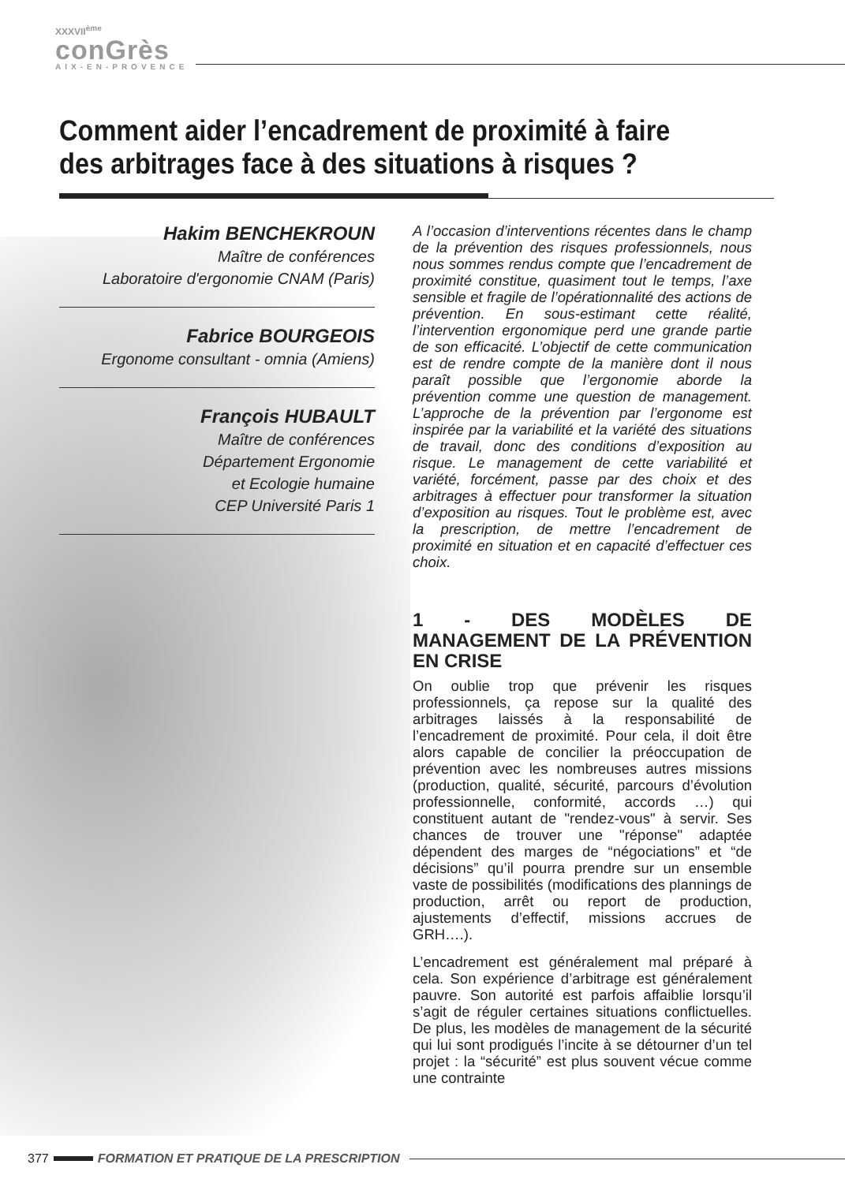XXXVII<sup>ème</sup>
conGrès
AIX-EN-PROVENCE
Comment aider l’encadrement de proximité à faire des arbitrages face à des situations à risques ?
Hakim BENCHEKROUN
Maître de conférences
Laboratoire d'ergonomie CNAM (Paris)
Fabrice BOURGEOIS
Ergonome consultant - omnia (Amiens)
François HUBAULT
Maître de conférences
Département Ergonomie
et Ecologie humaine
CEP Université Paris 1
A l’occasion d’interventions récentes dans le champ de la prévention des risques professionnels, nous nous sommes rendus compte que l’encadrement de proximité constitue, quasiment tout le temps, l’axe sensible et fragile de l’opérationnalité des actions de prévention. En sous-estimant cette réalité, l’intervention ergonomique perd une grande partie de son efficacité. L’objectif de cette communication est de rendre compte de la manière dont il nous paraît possible que l’ergonomie aborde la prévention comme une question de management. L’approche de la prévention par l’ergonome est inspirée par la variabilité et la variété des situations de travail, donc des conditions d’exposition au risque. Le management de cette variabilité et variété, forcément, passe par des choix et des arbitrages à effectuer pour transformer la situation d’exposition au risques. Tout le problème est, avec la prescription, de mettre l’encadrement de proximité en situation et en capacité d’effectuer ces choix.
1 - DES MODÈLES DE MANAGEMENT DE LA PRÉVENTION EN CRISE
On oublie trop que prévenir les risques professionnels, ça repose sur la qualité des arbitrages laissés à la responsabilité de l’encadrement de proximité. Pour cela, il doit être alors capable de concilier la préoccupation de prévention avec les nombreuses autres missions (production, qualité, sécurité, parcours d’évolution professionnelle, conformité, accords …) qui constituent autant de "rendez-vous" à servir. Ses chances de trouver une "réponse" adaptée dépendent des marges de “négociations” et “de décisions” qu’il pourra prendre sur un ensemble vaste de possibilités (modifications des plannings de production, arrêt ou report de production, ajustements d’effectif, missions accrues de GRH….).
L’encadrement est généralement mal préparé à cela. Son expérience d’arbitrage est généralement pauvre. Son autorité est parfois affaiblie lorsqu’il s’agit de réguler certaines situations conflictuelles. De plus, les modèles de management de la sécurité qui lui sont prodigués l’incite à se détourner d’un tel projet : la “sécurité” est plus souvent vécue comme une contrainte
377 FORMATION ET PRATIQUE DE LA PRESCRIPTION